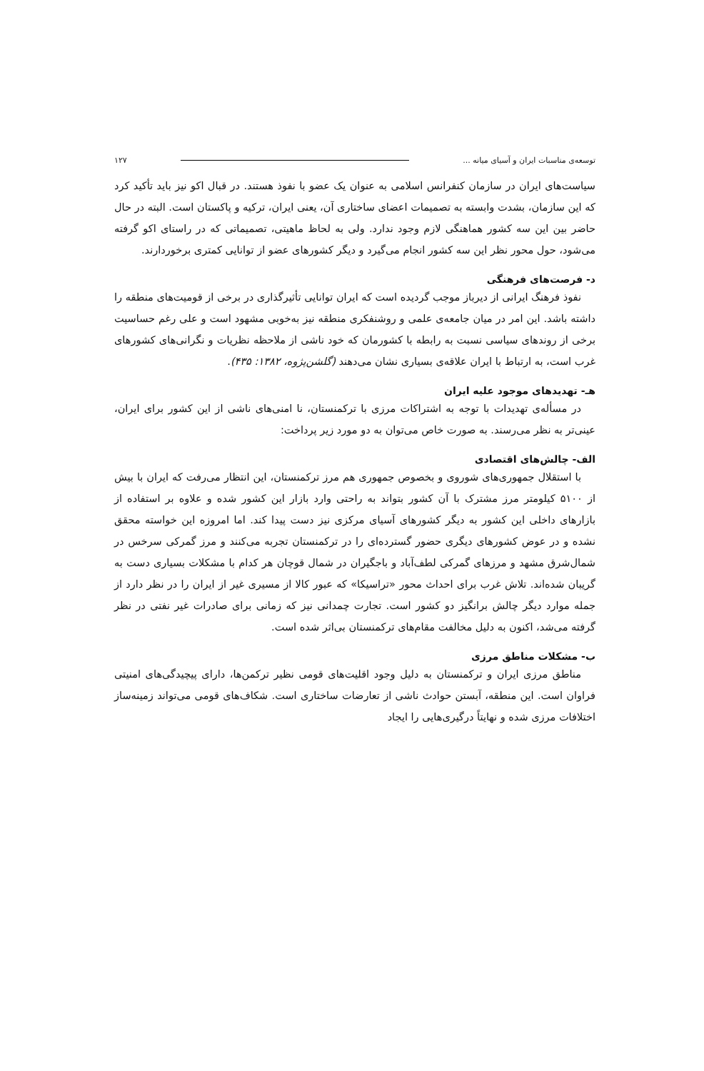توسعه‌ی مناسبات ایران و آسیای میانه ... ۱۲۷
سیاست‌های ایران در سازمان کنفرانس اسلامی به عنوان یک عضو با نفوذ هستند. در قبال اکو نیز باید تأکید کرد که این سازمان، بشدت وابسته به تصمیمات اعضای ساختاری آن، یعنی ایران، ترکیه و پاکستان است. البته در حال حاضر بین این سه کشور هماهنگی لازم وجود ندارد. ولی به لحاظ ماهیتی، تصمیماتی که در راستای اکو گرفته می‌شود، حول محور نظر این سه کشور انجام می‌گیرد و دیگر کشورهای عضو از توانایی کمتری برخوردارند.
د- فرصت‌های فرهنگی
نفوذ فرهنگ ایرانی از دیرباز موجب گردیده است که ایران توانایی تأثیرگذاری در برخی از قومیت‌های منطقه را داشته باشد. این امر در میان جامعه‌ی علمی و روشنفکری منطقه نیز به‌خوبی مشهود است و علی رغم حساسیت برخی از روندهای سیاسی نسبت به رابطه با کشورمان که خود ناشی از ملاحظه نظریات و نگرانی‌های کشورهای غرب است، به ارتباط با ایران علاقه‌ی بسیاری نشان می‌دهند (گلشن‌پژوه، ۱۳۸۲: ۴۳۵).
هـ- تهدیدهای موجود علیه ایران
در مسأله‌ی تهدیدات با توجه به اشتراکات مرزی با ترکمنستان، نا امنی‌های ناشی از این کشور برای ایران، عینی‌تر به نظر می‌رسند. به صورت خاص می‌توان به دو مورد زیر پرداخت:
الف- چالش‌های اقتصادی
با استقلال جمهوری‌های شوروی و بخصوص جمهوری هم مرز ترکمنستان، این انتظار می‌رفت که ایران با بیش از ۵۱۰۰ کیلومتر مرز مشترک با آن کشور بتواند به راحتی وارد بازار این کشور شده و علاوه بر استفاده از بازارهای داخلی این کشور به دیگر کشورهای آسیای مرکزی نیز دست پیدا کند. اما امروزه این خواسته محقق نشده و در عوض کشورهای دیگری حضور گسترده‌ای را در ترکمنستان تجربه می‌کنند و مرز گمرکی سرخس در شمال‌شرق مشهد و مرزهای گمرکی لطف‌آباد و باجگیران در شمال قوچان هر کدام با مشکلات بسیاری دست به گریبان شده‌اند. تلاش غرب برای احداث محور «تراسیکا» که عبور کالا از مسیری غیر از ایران را در نظر دارد از جمله موارد دیگر چالش برانگیز دو کشور است. تجارت چمدانی نیز که زمانی برای صادرات غیر نفتی در نظر گرفته می‌شد، اکنون به دلیل مخالفت مقام‌های ترکمنستان بی‌اثر شده است.
ب- مشکلات مناطق مرزی
مناطق مرزی ایران و ترکمنستان به دلیل وجود اقلیت‌های قومی نظیر ترکمن‌ها، دارای پیچیدگی‌های امنیتی فراوان است. این منطقه، آبستن حوادث ناشی از تعارضات ساختاری است. شکاف‌های قومی می‌تواند زمینه‌ساز اختلافات مرزی شده و نهایتاً درگیری‌هایی را ایجاد